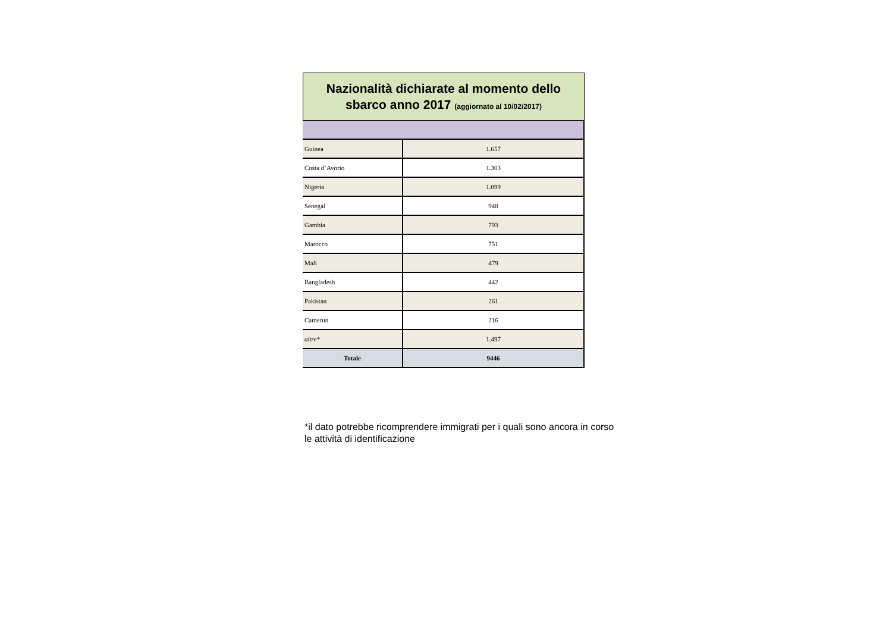Nazionalità dichiarate al momento dello
sbarco anno 2017 (aggiornato al 10/02/2017)
| Guinea | 1.657 |
| Costa d’Avorio | 1.303 |
| Nigeria | 1.099 |
| Senegal | 948 |
| Gambia | 793 |
| Marocco | 751 |
| Mali | 479 |
| Bangladesh | 442 |
| Pakistan | 261 |
| Camerun | 216 |
| altre* | 1.497 |
| Totale | 9446 |
*il dato potrebbe ricomprendere immigrati per i quali sono ancora in corso
le attività di identificazione